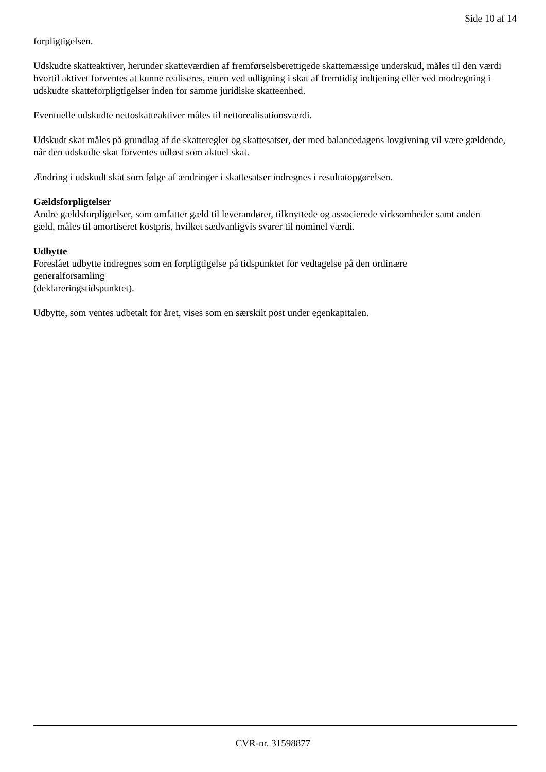Side 10 af 14
forpligtigelsen.
Udskudte skatteaktiver, herunder skatteværdien af fremførselsberettigede skattemæssige underskud, måles til den værdi hvortil aktivet forventes at kunne realiseres, enten ved udligning i skat af fremtidig indtjening eller ved modregning i udskudte skatteforpligtigelser inden for samme juridiske skatteenhed.
Eventuelle udskudte nettoskatteaktiver måles til nettorealisationsværdi.
Udskudt skat måles på grundlag af de skatteregler og skattesatser, der med balancedagens lovgivning vil være gældende, når den udskudte skat forventes udløst som aktuel skat.
Ændring i udskudt skat som følge af ændringer i skattesatser indregnes i resultatopgørelsen.
Gældsforpligtelser
Andre gældsforpligtelser, som omfatter gæld til leverandører, tilknyttede og associerede virksomheder samt anden
gæld, måles til amortiseret kostpris, hvilket sædvanligvis svarer til nominel værdi.
Udbytte
Foreslået udbytte indregnes som en forpligtigelse på tidspunktet for vedtagelse på den ordinære
generalforsamling
(deklareringstidspunktet).
Udbytte, som ventes udbetalt for året, vises som en særskilt post under egenkapitalen.
CVR-nr. 31598877